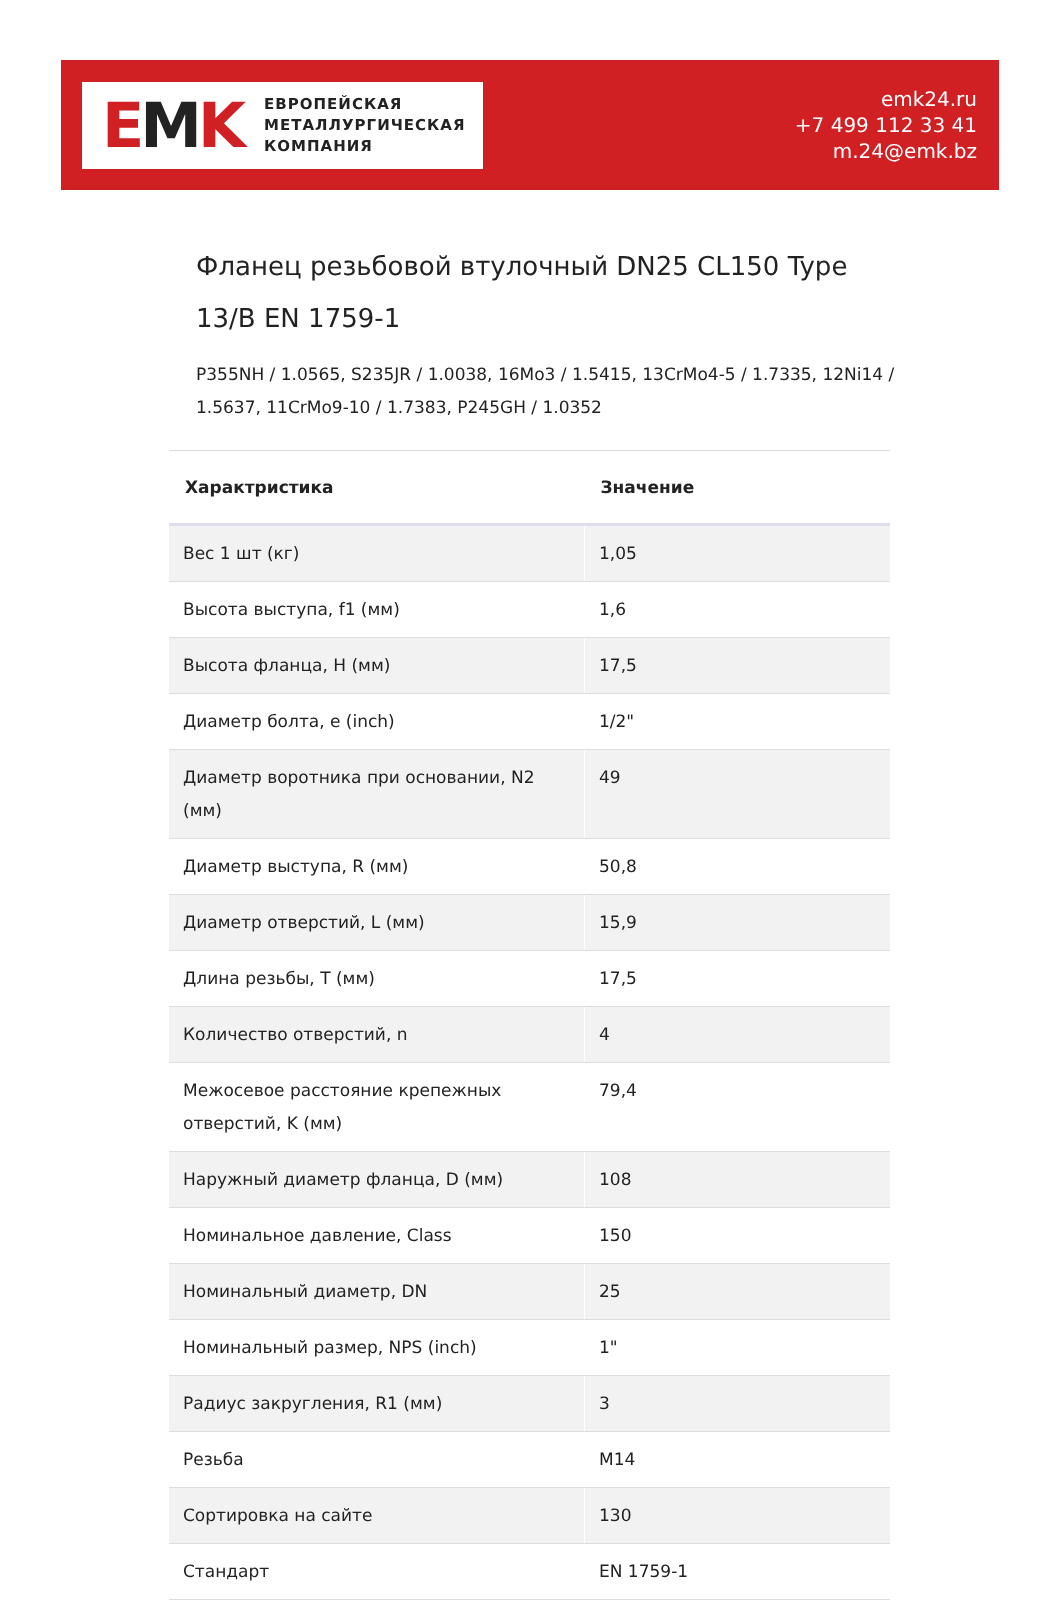EMK
ЕВРОПЕЙСКАЯ
МЕТАЛЛУРГИЧЕСКАЯ
КОМПАНИЯ
emk24.ru
+7 499 112 33 41
m.24@emk.bz
Фланец резьбовой втулочный DN25 CL150 Type 13/B EN 1759-1
P355NH / 1.0565, S235JR / 1.0038, 16Mo3 / 1.5415, 13CrMo4-5 / 1.7335, 12Ni14 / 1.5637, 11CrMo9-10 / 1.7383, P245GH / 1.0352
| Характристика | Значение |
| --- | --- |
| Вес 1 шт (кг) | 1,05 |
| Высота выступа, f1 (мм) | 1,6 |
| Высота фланца, H (мм) | 17,5 |
| Диаметр болта, e (inch) | 1/2" |
| Диаметр воротника при основании, N2 (мм) | 49 |
| Диаметр выступа, R (мм) | 50,8 |
| Диаметр отверстий, L (мм) | 15,9 |
| Длина резьбы, T (мм) | 17,5 |
| Количество отверстий, n | 4 |
| Межосевое расстояние крепежных отверстий, K (мм) | 79,4 |
| Наружный диаметр фланца, D (мм) | 108 |
| Номинальное давление, Class | 150 |
| Номинальный диаметр, DN | 25 |
| Номинальный размер, NPS (inch) | 1" |
| Радиус закругления, R1 (мм) | 3 |
| Резьба | M14 |
| Сортировка на сайте | 130 |
| Стандарт | EN 1759-1 |